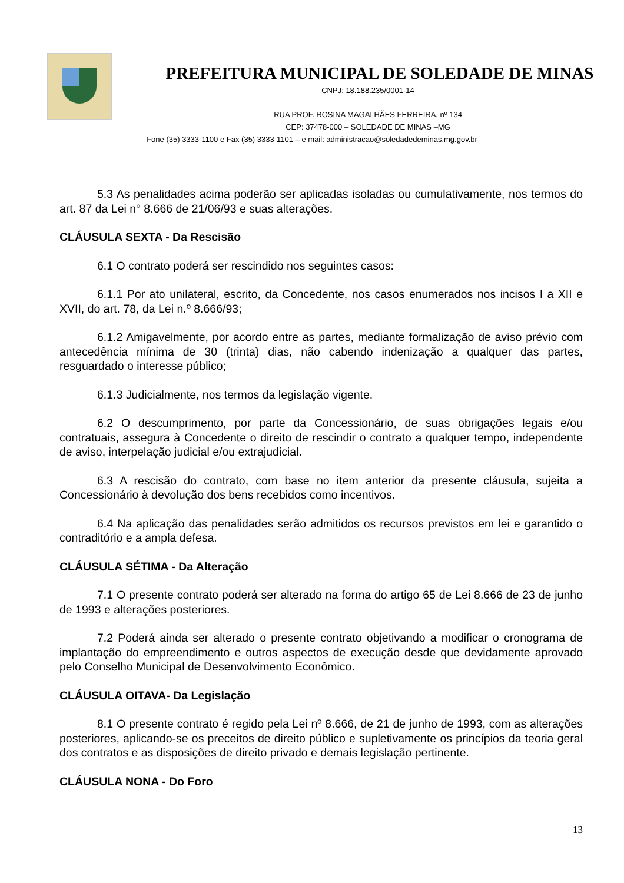PREFEITURA MUNICIPAL DE SOLEDADE DE MINAS
CNPJ: 18.188.235/0001-14
RUA PROF. ROSINA MAGALHÃES FERREIRA, nº 134
CEP: 37478-000 – SOLEDADE DE MINAS –MG
Fone (35) 3333-1100 e Fax (35) 3333-1101 – e mail: administracao@soledadedeminas.mg.gov.br
5.3 As penalidades acima poderão ser aplicadas isoladas ou cumulativamente, nos termos do art. 87 da Lei n° 8.666 de 21/06/93 e suas alterações.
CLÁUSULA SEXTA - Da Rescisão
6.1 O contrato poderá ser rescindido nos seguintes casos:
6.1.1 Por ato unilateral, escrito, da Concedente, nos casos enumerados nos incisos I a XII e XVII, do art. 78, da Lei n.º 8.666/93;
6.1.2 Amigavelmente, por acordo entre as partes, mediante formalização de aviso prévio com antecedência mínima de 30 (trinta) dias, não cabendo indenização a qualquer das partes, resguardado o interesse público;
6.1.3 Judicialmente, nos termos da legislação vigente.
6.2 O descumprimento, por parte da Concessionário, de suas obrigações legais e/ou contratuais, assegura à Concedente o direito de rescindir o contrato a qualquer tempo, independente de aviso, interpelação judicial e/ou extrajudicial.
6.3 A rescisão do contrato, com base no item anterior da presente cláusula, sujeita a Concessionário à devolução dos bens recebidos como incentivos.
6.4 Na aplicação das penalidades serão admitidos os recursos previstos em lei e garantido o contraditório e a ampla defesa.
CLÁUSULA SÉTIMA - Da Alteração
7.1 O presente contrato poderá ser alterado na forma do artigo 65 de Lei 8.666 de 23 de junho de 1993 e alterações posteriores.
7.2 Poderá ainda ser alterado o presente contrato objetivando a modificar o cronograma de implantação do empreendimento e outros aspectos de execução desde que devidamente aprovado pelo Conselho Municipal de Desenvolvimento Econômico.
CLÁUSULA OITAVA- Da Legislação
8.1 O presente contrato é regido pela Lei nº 8.666, de 21 de junho de 1993, com as alterações posteriores, aplicando-se os preceitos de direito público e supletivamente os princípios da teoria geral dos contratos e as disposições de direito privado e demais legislação pertinente.
CLÁUSULA NONA - Do Foro
13